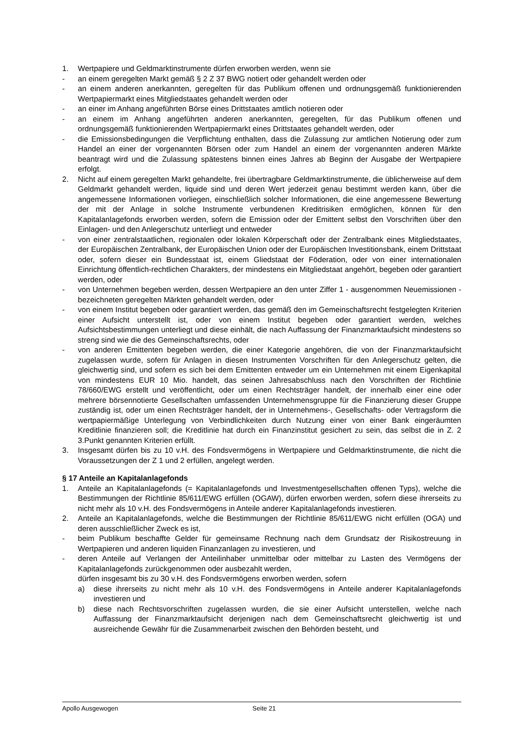1. Wertpapiere und Geldmarktinstrumente dürfen erworben werden, wenn sie
- an einem geregelten Markt gemäß § 2 Z 37 BWG notiert oder gehandelt werden oder
- an einem anderen anerkannten, geregelten für das Publikum offenen und ordnungsgemäß funktionierenden Wertpapiermarkt eines Mitgliedstaates gehandelt werden oder
- an einer im Anhang angeführten Börse eines Drittstaates amtlich notieren oder
- an einem im Anhang angeführten anderen anerkannten, geregelten, für das Publikum offenen und ordnungsgemäß funktionierenden Wertpapiermarkt eines Drittstaates gehandelt werden, oder
- die Emissionsbedingungen die Verpflichtung enthalten, dass die Zulassung zur amtlichen Notierung oder zum Handel an einer der vorgenannten Börsen oder zum Handel an einem der vorgenannten anderen Märkte beantragt wird und die Zulassung spätestens binnen eines Jahres ab Beginn der Ausgabe der Wertpapiere erfolgt.
2. Nicht auf einem geregelten Markt gehandelte, frei übertragbare Geldmarktinstrumente, die üblicherweise auf dem Geldmarkt gehandelt werden, liquide sind und deren Wert jederzeit genau bestimmt werden kann, über die angemessene Informationen vorliegen, einschließlich solcher Informationen, die eine angemessene Bewertung der mit der Anlage in solche Instrumente verbundenen Kreditrisiken ermöglichen, können für den Kapitalanlagefonds erworben werden, sofern die Emission oder der Emittent selbst den Vorschriften über den Einlagen- und den Anlegerschutz unterliegt und entweder
- von einer zentralstaatlichen, regionalen oder lokalen Körperschaft oder der Zentralbank eines Mitgliedstaates, der Europäischen Zentralbank, der Europäischen Union oder der Europäischen Investitionsbank, einem Drittstaat oder, sofern dieser ein Bundesstaat ist, einem Gliedstaat der Föderation, oder von einer internationalen Einrichtung öffentlich-rechtlichen Charakters, der mindestens ein Mitgliedstaat angehört, begeben oder garantiert werden, oder
- von Unternehmen begeben werden, dessen Wertpapiere an den unter Ziffer 1 - ausgenommen Neuemissionen - bezeichneten geregelten Märkten gehandelt werden, oder
- von einem Institut begeben oder garantiert werden, das gemäß den im Gemeinschaftsrecht festgelegten Kriterien einer Aufsicht unterstellt ist, oder von einem Institut begeben oder garantiert werden, welches Aufsichtsbestimmungen unterliegt und diese einhält, die nach Auffassung der Finanzmarktaufsicht mindestens so streng sind wie die des Gemeinschaftsrechts, oder
- von anderen Emittenten begeben werden, die einer Kategorie angehören, die von der Finanzmarktaufsicht zugelassen wurde, sofern für Anlagen in diesen Instrumenten Vorschriften für den Anlegerschutz gelten, die gleichwertig sind, und sofern es sich bei dem Emittenten entweder um ein Unternehmen mit einem Eigenkapital von mindestens EUR 10 Mio. handelt, das seinen Jahresabschluss nach den Vorschriften der Richtlinie 78/660/EWG erstellt und veröffentlicht, oder um einen Rechtsträger handelt, der innerhalb einer eine oder mehrere börsennotierte Gesellschaften umfassenden Unternehmensgruppe für die Finanzierung dieser Gruppe zuständig ist, oder um einen Rechtsträger handelt, der in Unternehmens-, Gesellschafts- oder Vertragsform die wertpapiermäßige Unterlegung von Verbindlichkeiten durch Nutzung einer von einer Bank eingeräumten Kreditlinie finanzieren soll; die Kreditlinie hat durch ein Finanzinstitut gesichert zu sein, das selbst die in Z. 2 3.Punkt genannten Kriterien erfüllt.
3. Insgesamt dürfen bis zu 10 v.H. des Fondsvermögens in Wertpapiere und Geldmarktinstrumente, die nicht die Voraussetzungen der Z 1 und 2 erfüllen, angelegt werden.
§ 17 Anteile an Kapitalanlagefonds
1. Anteile an Kapitalanlagefonds (= Kapitalanlagefonds und Investmentgesellschaften offenen Typs), welche die Bestimmungen der Richtlinie 85/611/EWG erfüllen (OGAW), dürfen erworben werden, sofern diese ihrerseits zu nicht mehr als 10 v.H. des Fondsvermögens in Anteile anderer Kapitalanlagefonds investieren.
2. Anteile an Kapitalanlagefonds, welche die Bestimmungen der Richtlinie 85/611/EWG nicht erfüllen (OGA) und deren ausschließlicher Zweck es ist,
- beim Publikum beschaffte Gelder für gemeinsame Rechnung nach dem Grundsatz der Risikostreuung in Wertpapieren und anderen liquiden Finanzanlagen zu investieren, und
- deren Anteile auf Verlangen der Anteilinhaber unmittelbar oder mittelbar zu Lasten des Vermögens der Kapitalanlagefonds zurückgenommen oder ausbezahlt werden,
dürfen insgesamt bis zu 30 v.H. des Fondsvermögens erworben werden, sofern
a) diese ihrerseits zu nicht mehr als 10 v.H. des Fondsvermögens in Anteile anderer Kapitalanlagefonds investieren und
b) diese nach Rechtsvorschriften zugelassen wurden, die sie einer Aufsicht unterstellen, welche nach Auffassung der Finanzmarktaufsicht derjenigen nach dem Gemeinschaftsrecht gleichwertig ist und ausreichende Gewähr für die Zusammenarbeit zwischen den Behörden besteht, und
Apollo Ausgewogen Seite 21